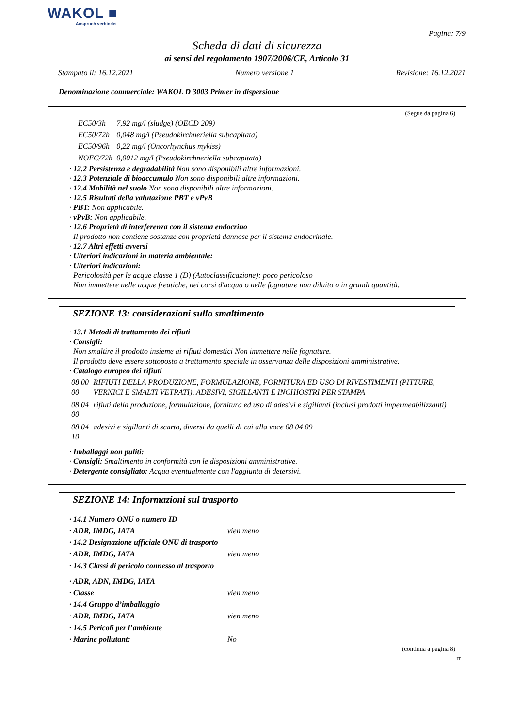WAKOL ■
Anspruch verbindet
Pagina: 7/9
Scheda di dati di sicurezza
ai sensi del regolamento 1907/2006/CE, Articolo 31
Stampato il: 16.12.2021 Numero versione 1 Revisione: 16.12.2021
Denominazione commerciale: WAKOL D 3003 Primer in dispersione
(Segue da pagina 6)
| EC50/3h | 7,92 mg/l (sludge) (OECD 209) |
| EC50/72h | 0,048 mg/l (Pseudokirchneriella subcapitata) |
| EC50/96h | 0,22 mg/l (Oncorhynchus mykiss) |
| NOEC/72h | 0,0012 mg/l (Pseudokirchneriella subcapitata) |
· 12.2 Persistenza e degradabilità Non sono disponibili altre informazioni.
· 12.3 Potenziale di bioaccumulo Non sono disponibili altre informazioni.
· 12.4 Mobilità nel suolo Non sono disponibili altre informazioni.
· 12.5 Risultati della valutazione PBT e vPvB
· PBT: Non applicabile.
· vPvB: Non applicabile.
· 12.6 Proprietà di interferenza con il sistema endocrino
Il prodotto non contiene sostanze con proprietà dannose per il sistema endocrinale.
· 12.7 Altri effetti avversi
· Ulteriori indicazioni in materia ambientale:
· Ulteriori indicazioni:
Pericolosità per le acque classe 1 (D) (Autoclassificazione): poco pericoloso
Non immettere nelle acque freatiche, nei corsi d'acqua o nelle fognature non diluito o in grandi quantità.
SEZIONE 13: considerazioni sullo smaltimento
· 13.1 Metodi di trattamento dei rifiuti
· Consigli:
Non smaltire il prodotto insieme ai rifiuti domestici Non immettere nelle fognature.
Il prodotto deve essere sottoposto a trattamento speciale in osservanza delle disposizioni amministrative.
· Catalogo europeo dei rifiuti
| 08 00 00 | RIFIUTI DELLA PRODUZIONE, FORMULAZIONE, FORNITURA ED USO DI RIVESTIMENTI (PITTURE, VERNICI E SMALTI VETRATI), ADESIVI, SIGILLANTI E INCHIOSTRI PER STAMPA |
| 08 04 00 | rifiuti della produzione, formulazione, fornitura ed uso di adesivi e sigillanti (inclusi prodotti impermeabilizzanti) |
| 08 04 10 | adesivi e sigillanti di scarto, diversi da quelli di cui alla voce 08 04 09 |
· Imballaggi non puliti:
· Consigli: Smaltimento in conformità con le disposizioni amministrative.
· Detergente consigliato: Acqua eventualmente con l'aggiunta di detersivi.
SEZIONE 14: Informazioni sul trasporto
| · 14.1 Numero ONU o numero ID | |
| · ADR, IMDG, IATA | vien meno |
| · 14.2 Designazione ufficiale ONU di trasporto | |
| · ADR, IMDG, IATA | vien meno |
| · 14.3 Classi di pericolo connesso al trasporto | |
| · ADR, ADN, IMDG, IATA | |
| · Classe | vien meno |
| · 14.4 Gruppo d’imballaggio | |
| · ADR, IMDG, IATA | vien meno |
| · 14.5 Pericoli per l’ambiente | |
| · Marine pollutant: | No |
(continua a pagina 8)
IT